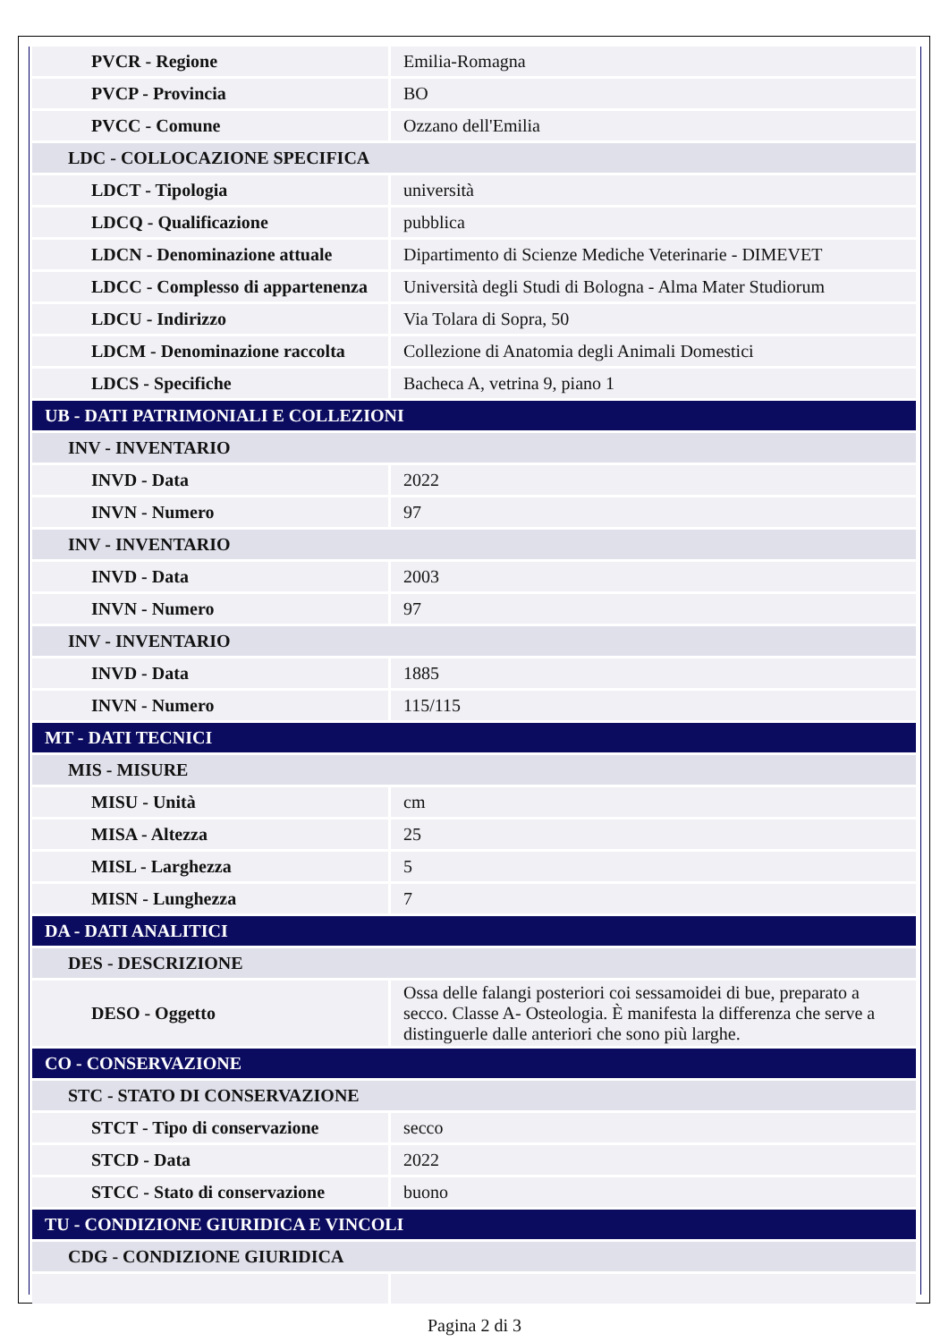| PVCR - Regione | Emilia-Romagna |
| PVCP - Provincia | BO |
| PVCC - Comune | Ozzano dell'Emilia |
| LDC - COLLOCAZIONE SPECIFICA | |
| LDCT - Tipologia | università |
| LDCQ - Qualificazione | pubblica |
| LDCN - Denominazione attuale | Dipartimento di Scienze Mediche Veterinarie - DIMEVET |
| LDCC - Complesso di appartenenza | Università degli Studi di Bologna - Alma Mater Studiorum |
| LDCU - Indirizzo | Via Tolara di Sopra, 50 |
| LDCM - Denominazione raccolta | Collezione di Anatomia degli Animali Domestici |
| LDCS - Specifiche | Bacheca A, vetrina 9, piano 1 |
| UB - DATI PATRIMONIALI E COLLEZIONI | |
| INV - INVENTARIO | |
| INVD - Data | 2022 |
| INVN - Numero | 97 |
| INV - INVENTARIO | |
| INVD - Data | 2003 |
| INVN - Numero | 97 |
| INV - INVENTARIO | |
| INVD - Data | 1885 |
| INVN - Numero | 115/115 |
| MT - DATI TECNICI | |
| MIS - MISURE | |
| MISU - Unità | cm |
| MISA - Altezza | 25 |
| MISL - Larghezza | 5 |
| MISN - Lunghezza | 7 |
| DA - DATI ANALITICI | |
| DES - DESCRIZIONE | |
| DESO - Oggetto | Ossa delle falangi posteriori coi sessamoidei di bue, preparato a secco. Classe A- Osteologia. È manifesta la differenza che serve a distinguerle dalle anteriori che sono più larghe. |
| CO - CONSERVAZIONE | |
| STC - STATO DI CONSERVAZIONE | |
| STCT - Tipo di conservazione | secco |
| STCD - Data | 2022 |
| STCC - Stato di conservazione | buono |
| TU - CONDIZIONE GIURIDICA E VINCOLI | |
| CDG - CONDIZIONE GIURIDICA | |
Pagina 2 di 3